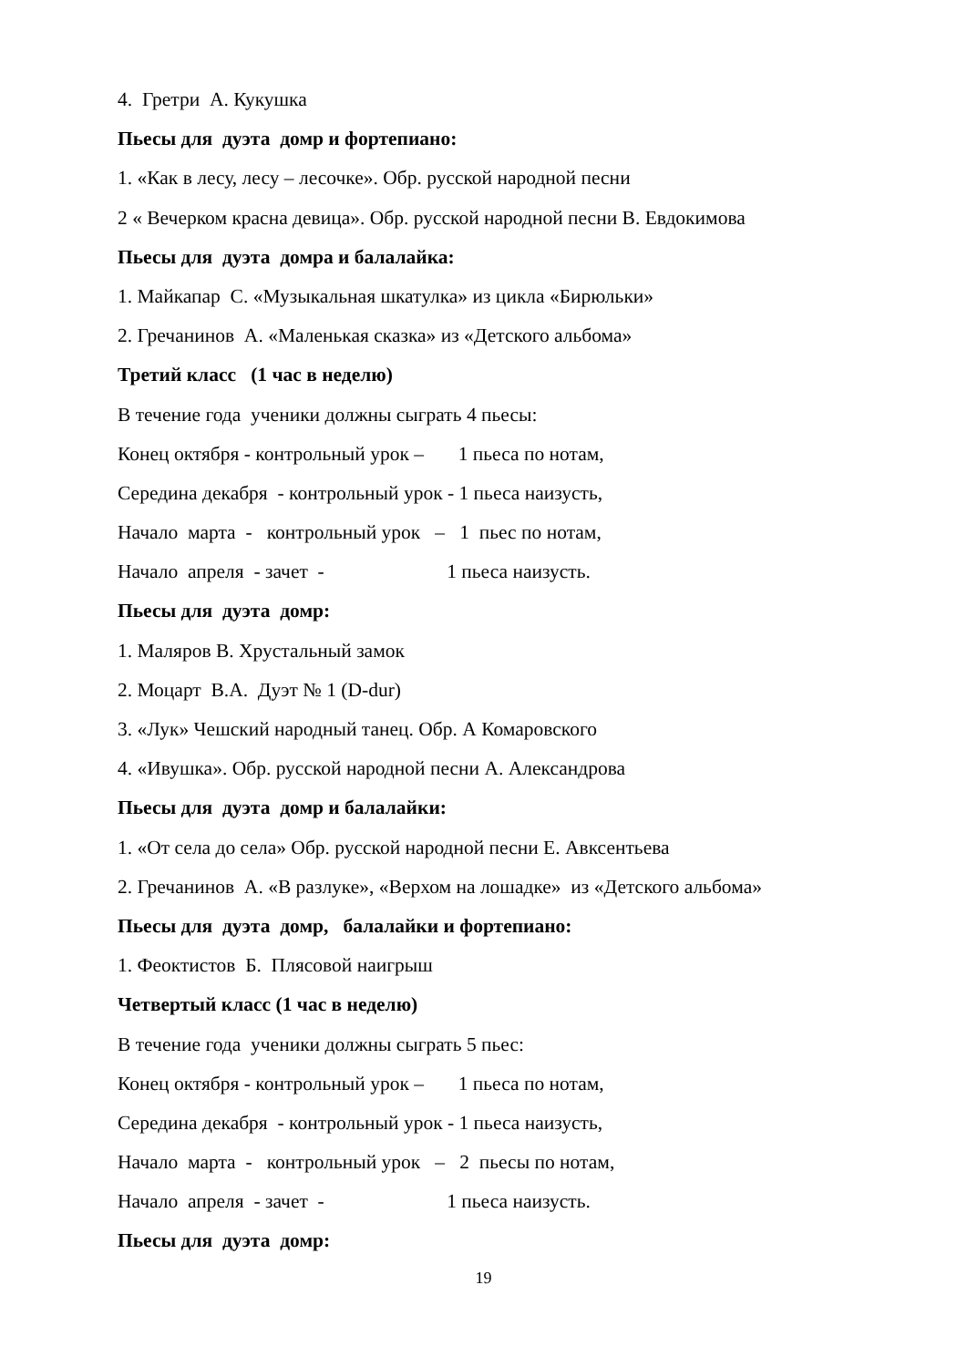4. Гретри А. Кукушка
Пьесы для дуэта домр и фортепиано:
1. «Как в лесу, лесу – лесочке». Обр. русской народной песни
2 « Вечерком красна девица». Обр. русской народной песни В. Евдокимова
Пьесы для дуэта домра и балалайка:
1. Майкапар С. «Музыкальная шкатулка» из цикла «Бирюльки»
2. Гречанинов А. «Маленькая сказка» из «Детского альбома»
Третий класс (1 час в неделю)
В течение года ученики должны сыграть 4 пьесы:
Конец октября - контрольный урок – 1 пьеса по нотам,
Середина декабря - контрольный урок - 1 пьеса наизусть,
Начало марта - контрольный урок – 1 пьес по нотам,
Начало апреля - зачет - 1 пьеса наизусть.
Пьесы для дуэта домр:
1. Маляров В. Хрустальный замок
2. Моцарт В.А. Дуэт № 1 (D-dur)
3. «Лук» Чешский народный танец. Обр. А Комаровского
4. «Ивушка». Обр. русской народной песни А. Александрова
Пьесы для дуэта домр и балалайки:
1. «От села до села» Обр. русской народной песни Е. Авксентьева
2. Гречанинов А. «В разлуке», «Верхом на лошадке» из «Детского альбома»
Пьесы для дуэта домр, балалайки и фортепиано:
1. Феоктистов Б. Плясовой наигрыш
Четвертый класс (1 час в неделю)
В течение года ученики должны сыграть 5 пьес:
Конец октября - контрольный урок – 1 пьеса по нотам,
Середина декабря - контрольный урок - 1 пьеса наизусть,
Начало марта - контрольный урок – 2 пьесы по нотам,
Начало апреля - зачет - 1 пьеса наизусть.
Пьесы для дуэта домр:
19